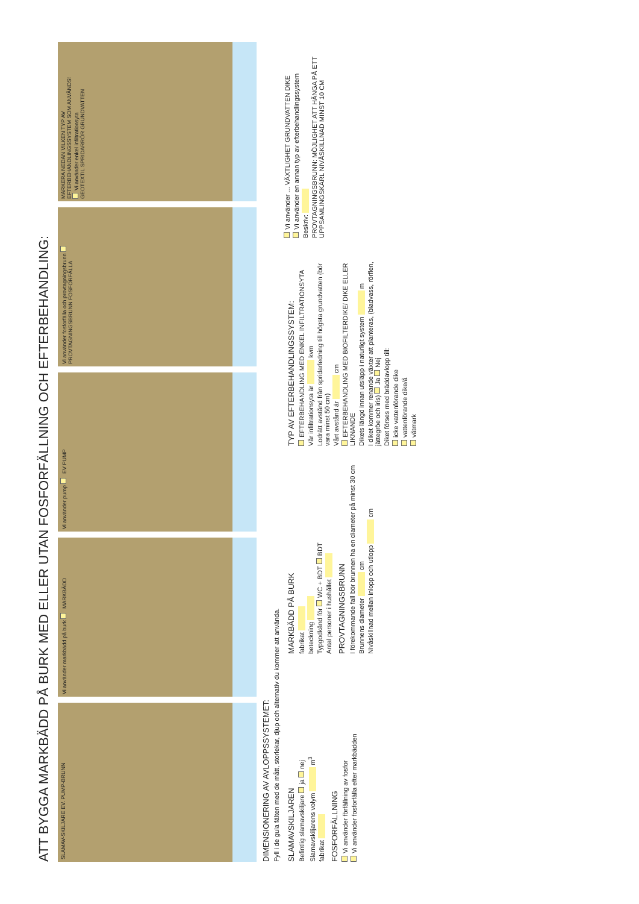ATT BYGGA MARKBÄDD PÅ BURK MED ELLER UTAN FOSFORFÄLLNING OCH EFTERBEHANDLING:
SLAMAV-SKILJARE EV. PUMP-BRUNN
Vi använder markbädd på burk MARKBÄDD
Vi använder pump EV PUMP
Vi använder fosforfälla och provtagningsbrunn PROVTAGNINGSBRUNN FOSFORFÄLLA
MARKERA NEDAN VILKEN TYP AV EFTERBEHANDLINGSSYSTEM SOM ANVÄNDS!
Vi använder enkel infiltrationsyta
GEOTEXTIL SPRIDARRÖR GRUNDVATTEN
DIMENSIONERING AV AVLOPPSSYSTEMET:
Fyll i de gula fälten med de mått, storlekar, djup och alternativ du kommer att använda.
SLAMAVSKILJAREN
Befintlig slamavskiljare ja nej
Slamavskiljarens volym m<sup>3</sup>
fabrikat
FOSFORFÄLLNING
Vi använder förfällning av fosfor
Vi använder fosforfälla efter markbädden
MARKBÄDD PÅ BURK
fabrikat
beteckning
Typgodkänd för WC + BDT BDT
Antal personer i hushållet
PROVTAGNINGSBRUNN
I förekommande fall bör brunnen ha en diameter på minst 30 cm
Brunnens diameter cm
Nivåskillnad mellan inlopp och utlopp cm
TYP AV EFTERBEHANDLINGSSYSTEM:
EFTERBEHANDLING MED ENKEL INFILTRATIONSYTA
Vår infiltrationsyta är kvm
Lodrätt avstånd från spridarledning till högsta grundvatten (bör vara minst 50 cm)
Vårt avstånd är cm
EFTERBEHANDLING MED BIOFILTERDIKE/ DIKE ELLER LIKNANDE
Dikets längd innan utsläpp i naturligt system m
I diket kommer renande växter att planteras, (bladvass, rörflen, jättegröe och iris) Ja Nej
Diket förses med bräddavlopp till:
icke vattenförande dike
vattenförande dike/å
våtmark
Vi använder ... VÄXTLIGHET GRUNDVATTEN DIKE
Vi använder en annan typ av efterbehandlingssystem
Beskriv:
PROVTAGNINGSBRUNN: MÖJLIGHET ATT HÄNGA PÅ ETT UPPSAMLINGSKÄRL NIVÅSKILLNAD MINST 10 CM